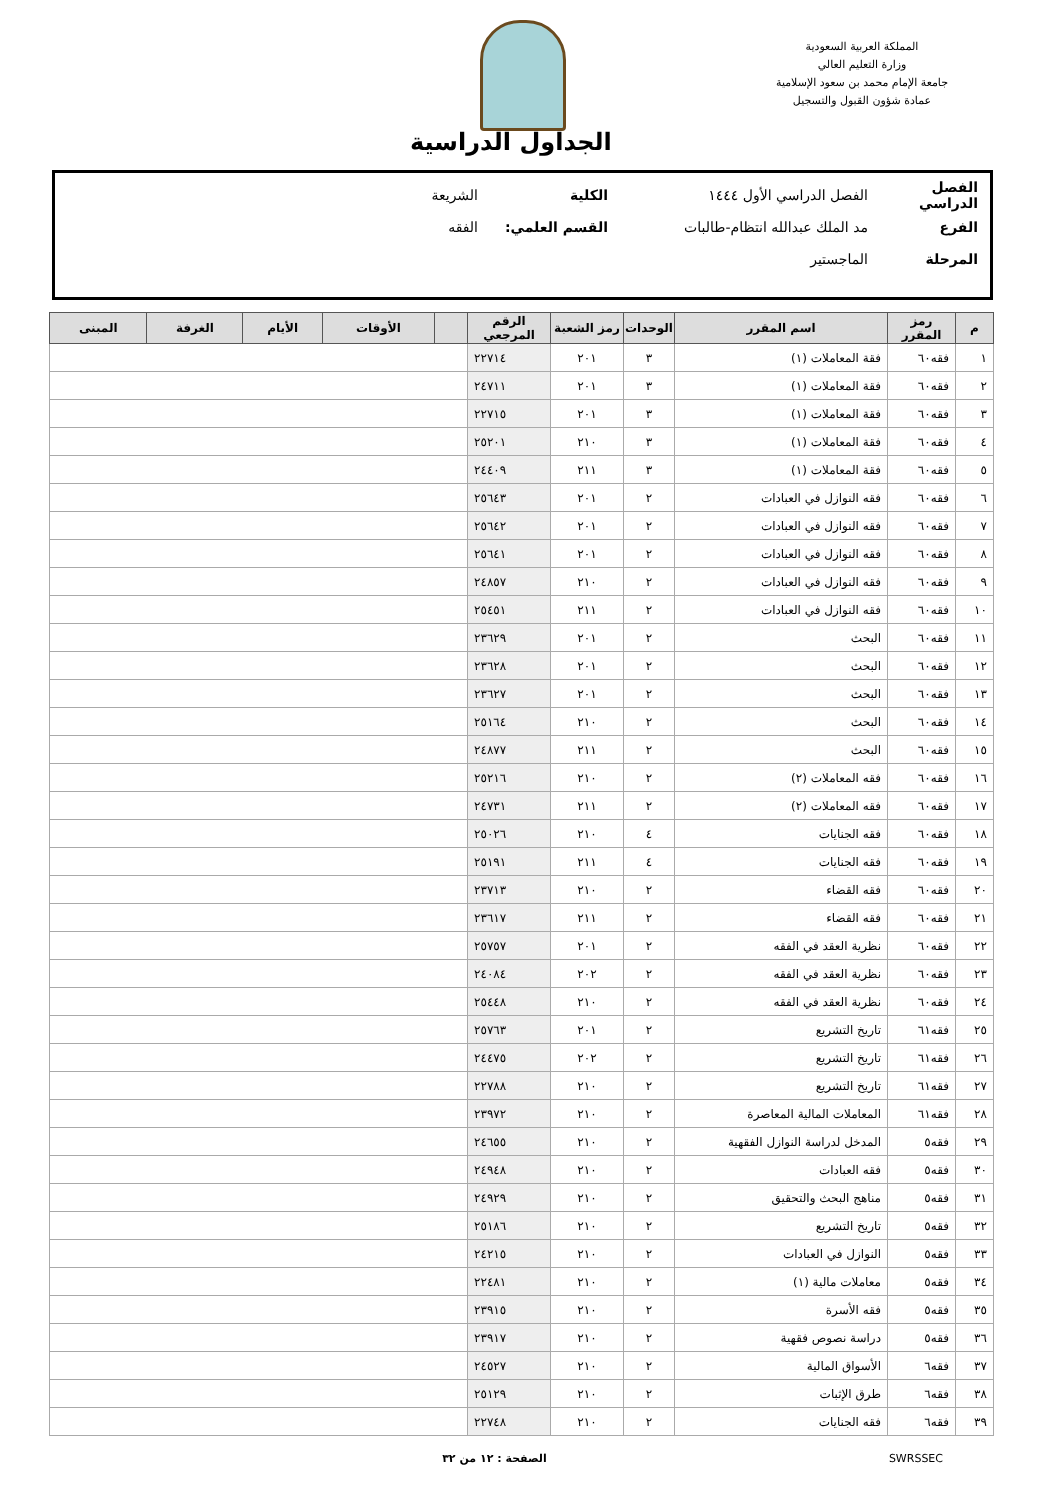المملكة العربية السعودية
وزارة التعليم العالي
جامعة الإمام محمد بن سعود الإسلامية
عمادة شؤون القبول والتسجيل
الجداول الدراسية
الفصل الدراسي الفصل الدراسي الأول ١٤٤٤ الكلية الشريعة
الفرع مد الملك عبدالله انتظام-طالبات القسم العلمي: الفقه
المرحلة الماجستير
| م | رمز المقرر | اسم المقرر | الوحدات | رمز الشعبة | الرقم المرجعي | | الأوقات | الأيام | الغرفة | المبنى |
| --- | --- | --- | --- | --- | --- | --- | --- | --- | --- | --- |
| ١ | فقه٦٠ | فقة المعاملات (١) | ٣ | ٢٠١ | ٢٢٧١٤ | | | | | |
| ٢ | فقه٦٠ | فقة المعاملات (١) | ٣ | ٢٠١ | ٢٤٧١١ | | | | | |
| ٣ | فقه٦٠ | فقة المعاملات (١) | ٣ | ٢٠١ | ٢٢٧١٥ | | | | | |
| ٤ | فقه٦٠ | فقة المعاملات (١) | ٣ | ٢١٠ | ٢٥٢٠١ | | | | | |
| ٥ | فقه٦٠ | فقة المعاملات (١) | ٣ | ٢١١ | ٢٤٤٠٩ | | | | | |
| ٦ | فقه٦٠ | فقه النوازل في العبادات | ٢ | ٢٠١ | ٢٥٦٤٣ | | | | | |
| ٧ | فقه٦٠ | فقه النوازل في العبادات | ٢ | ٢٠١ | ٢٥٦٤٢ | | | | | |
| ٨ | فقه٦٠ | فقه النوازل في العبادات | ٢ | ٢٠١ | ٢٥٦٤١ | | | | | |
| ٩ | فقه٦٠ | فقه النوازل في العبادات | ٢ | ٢١٠ | ٢٤٨٥٧ | | | | | |
| ١٠ | فقه٦٠ | فقه النوازل في العبادات | ٢ | ٢١١ | ٢٥٤٥١ | | | | | |
| ١١ | فقه٦٠ | البحث | ٢ | ٢٠١ | ٢٣٦٢٩ | | | | | |
| ١٢ | فقه٦٠ | البحث | ٢ | ٢٠١ | ٢٣٦٢٨ | | | | | |
| ١٣ | فقه٦٠ | البحث | ٢ | ٢٠١ | ٢٣٦٢٧ | | | | | |
| ١٤ | فقه٦٠ | البحث | ٢ | ٢١٠ | ٢٥١٦٤ | | | | | |
| ١٥ | فقه٦٠ | البحث | ٢ | ٢١١ | ٢٤٨٧٧ | | | | | |
| ١٦ | فقه٦٠ | فقه المعاملات (٢) | ٢ | ٢١٠ | ٢٥٢١٦ | | | | | |
| ١٧ | فقه٦٠ | فقه المعاملات (٢) | ٢ | ٢١١ | ٢٤٧٣١ | | | | | |
| ١٨ | فقه٦٠ | فقه الجنايات | ٤ | ٢١٠ | ٢٥٠٢٦ | | | | | |
| ١٩ | فقه٦٠ | فقه الجنايات | ٤ | ٢١١ | ٢٥١٩١ | | | | | |
| ٢٠ | فقه٦٠ | فقه القضاء | ٢ | ٢١٠ | ٢٣٧١٣ | | | | | |
| ٢١ | فقه٦٠ | فقه القضاء | ٢ | ٢١١ | ٢٣٦١٧ | | | | | |
| ٢٢ | فقه٦٠ | نظرية العقد في الفقه | ٢ | ٢٠١ | ٢٥٧٥٧ | | | | | |
| ٢٣ | فقه٦٠ | نظرية العقد في الفقه | ٢ | ٢٠٢ | ٢٤٠٨٤ | | | | | |
| ٢٤ | فقه٦٠ | نظرية العقد في الفقه | ٢ | ٢١٠ | ٢٥٤٤٨ | | | | | |
| ٢٥ | فقه٦١ | تاريخ التشريع | ٢ | ٢٠١ | ٢٥٧٦٣ | | | | | |
| ٢٦ | فقه٦١ | تاريخ التشريع | ٢ | ٢٠٢ | ٢٤٤٧٥ | | | | | |
| ٢٧ | فقه٦١ | تاريخ التشريع | ٢ | ٢١٠ | ٢٢٧٨٨ | | | | | |
| ٢٨ | فقه٦١ | المعاملات المالية المعاصرة | ٢ | ٢١٠ | ٢٣٩٧٢ | | | | | |
| ٢٩ | فقه٥ | المدخل لدراسة النوازل الفقهية | ٢ | ٢١٠ | ٢٤٦٥٥ | | | | | |
| ٣٠ | فقه٥ | فقه العبادات | ٢ | ٢١٠ | ٢٤٩٤٨ | | | | | |
| ٣١ | فقه٥ | مناهج البحث والتحقيق | ٢ | ٢١٠ | ٢٤٩٢٩ | | | | | |
| ٣٢ | فقه٥ | تاريخ التشريع | ٢ | ٢١٠ | ٢٥١٨٦ | | | | | |
| ٣٣ | فقه٥ | النوازل في العبادات | ٢ | ٢١٠ | ٢٤٢١٥ | | | | | |
| ٣٤ | فقه٥ | معاملات مالية (١) | ٢ | ٢١٠ | ٢٢٤٨١ | | | | | |
| ٣٥ | فقه٥ | فقه الأسرة | ٢ | ٢١٠ | ٢٣٩١٥ | | | | | |
| ٣٦ | فقه٥ | دراسة نصوص فقهية | ٢ | ٢١٠ | ٢٣٩١٧ | | | | | |
| ٣٧ | فقه٦ | الأسواق المالية | ٢ | ٢١٠ | ٢٤٥٢٧ | | | | | |
| ٣٨ | فقه٦ | طرق الإثبات | ٢ | ٢١٠ | ٢٥١٢٩ | | | | | |
| ٣٩ | فقه٦ | فقه الجنايات | ٢ | ٢١٠ | ٢٢٧٤٨ | | | | | |
SWRSSEC الصفحة : ١٢ من ٣٢